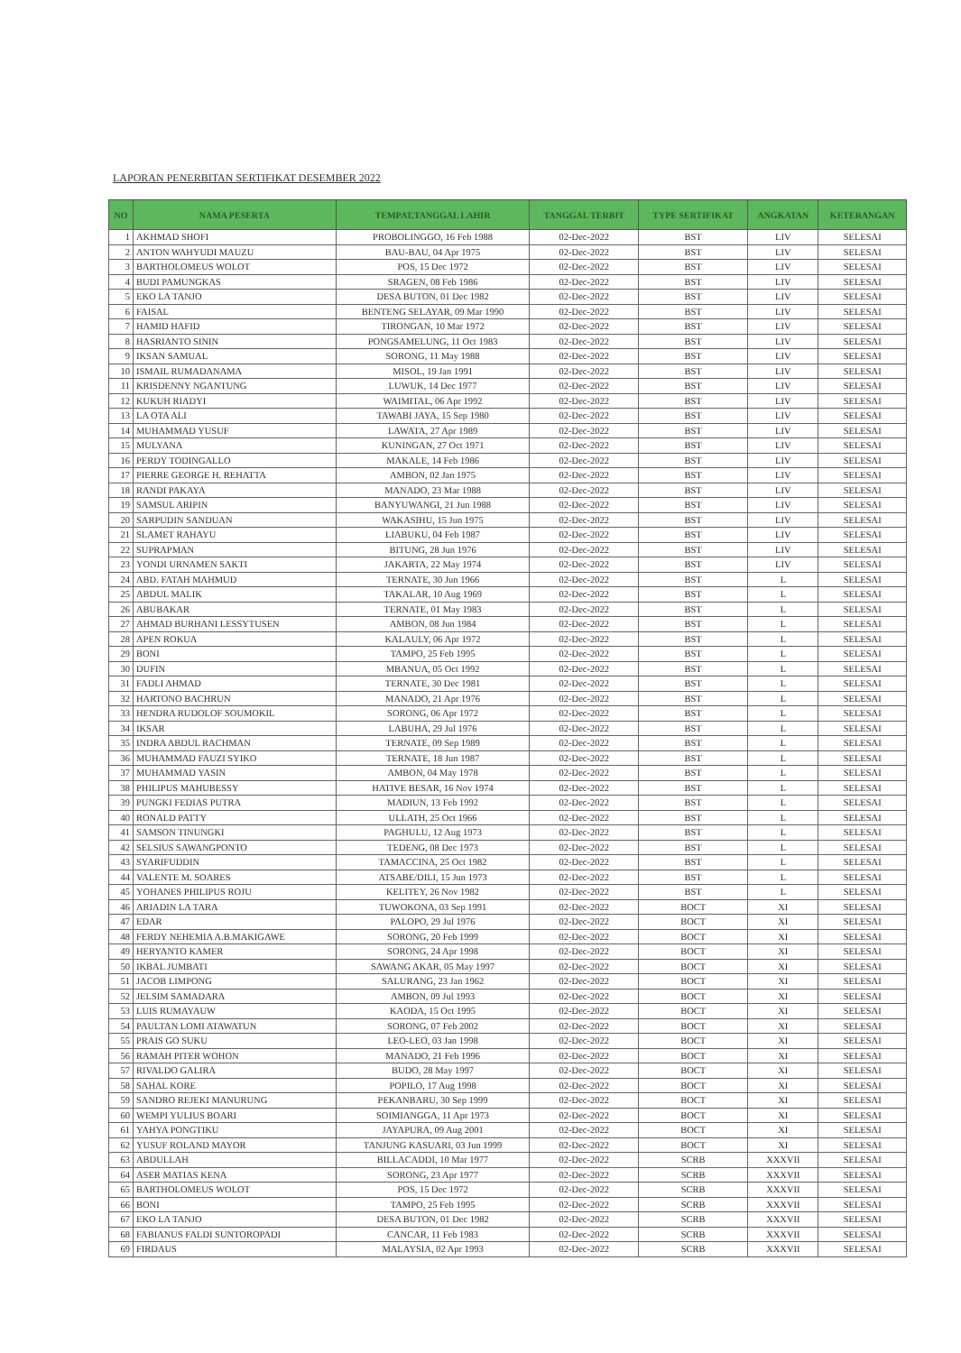LAPORAN PENERBITAN SERTIFIKAT DESEMBER 2022
| NO | NAMA PESERTA | TEMPAT,TANGGAL LAHIR | TANGGAL TERBIT | TYPE SERTIFIKAT | ANGKATAN | KETERANGAN |
| --- | --- | --- | --- | --- | --- | --- |
| 1 | AKHMAD SHOFI | PROBOLINGGO, 16 Feb 1988 | 02-Dec-2022 | BST | LIV | SELESAI |
| 2 | ANTON WAHYUDI MAUZU | BAU-BAU, 04 Apr 1975 | 02-Dec-2022 | BST | LIV | SELESAI |
| 3 | BARTHOLOMEUS WOLOT | POS, 15 Dec 1972 | 02-Dec-2022 | BST | LIV | SELESAI |
| 4 | BUDI PAMUNGKAS | SRAGEN, 08 Feb 1986 | 02-Dec-2022 | BST | LIV | SELESAI |
| 5 | EKO LA TANJO | DESA BUTON, 01 Dec 1982 | 02-Dec-2022 | BST | LIV | SELESAI |
| 6 | FAISAL | BENTENG SELAYAR, 09 Mar 1990 | 02-Dec-2022 | BST | LIV | SELESAI |
| 7 | HAMID HAFID | TIRONGAN, 10 Mar 1972 | 02-Dec-2022 | BST | LIV | SELESAI |
| 8 | HASRIANTO SININ | PONGSAMELUNG, 11 Oct 1983 | 02-Dec-2022 | BST | LIV | SELESAI |
| 9 | IKSAN SAMUAL | SORONG, 11 May 1988 | 02-Dec-2022 | BST | LIV | SELESAI |
| 10 | ISMAIL RUMADANAMA | MISOL, 19 Jan 1991 | 02-Dec-2022 | BST | LIV | SELESAI |
| 11 | KRISDENNY NGANTUNG | LUWUK, 14 Dec 1977 | 02-Dec-2022 | BST | LIV | SELESAI |
| 12 | KUKUH RIADYI | WAIMITAL, 06 Apr 1992 | 02-Dec-2022 | BST | LIV | SELESAI |
| 13 | LA OTA ALI | TAWABI JAYA, 15 Sep 1980 | 02-Dec-2022 | BST | LIV | SELESAI |
| 14 | MUHAMMAD YUSUF | LAWATA, 27 Apr 1989 | 02-Dec-2022 | BST | LIV | SELESAI |
| 15 | MULYANA | KUNINGAN, 27 Oct 1971 | 02-Dec-2022 | BST | LIV | SELESAI |
| 16 | PERDY TODINGALLO | MAKALE, 14 Feb 1986 | 02-Dec-2022 | BST | LIV | SELESAI |
| 17 | PIERRE GEORGE H. REHATTA | AMBON, 02 Jan 1975 | 02-Dec-2022 | BST | LIV | SELESAI |
| 18 | RANDI PAKAYA | MANADO, 23 Mar 1988 | 02-Dec-2022 | BST | LIV | SELESAI |
| 19 | SAMSUL ARIPIN | BANYUWANGI, 21 Jun 1988 | 02-Dec-2022 | BST | LIV | SELESAI |
| 20 | SARPUDIN SANDUAN | WAKASIHU, 15 Jun 1975 | 02-Dec-2022 | BST | LIV | SELESAI |
| 21 | SLAMET RAHAYU | LIABUKU, 04 Feb 1987 | 02-Dec-2022 | BST | LIV | SELESAI |
| 22 | SUPRAPMAN | BITUNG, 28 Jun 1976 | 02-Dec-2022 | BST | LIV | SELESAI |
| 23 | YONDI URNAMEN SAKTI | JAKARTA, 22 May 1974 | 02-Dec-2022 | BST | LIV | SELESAI |
| 24 | ABD. FATAH MAHMUD | TERNATE, 30 Jun 1966 | 02-Dec-2022 | BST | L | SELESAI |
| 25 | ABDUL MALIK | TAKALAR, 10 Aug 1969 | 02-Dec-2022 | BST | L | SELESAI |
| 26 | ABUBAKAR | TERNATE, 01 May 1983 | 02-Dec-2022 | BST | L | SELESAI |
| 27 | AHMAD BURHANI LESSYTUSEN | AMBON, 08 Jun 1984 | 02-Dec-2022 | BST | L | SELESAI |
| 28 | APEN ROKUA | KALAULY, 06 Apr 1972 | 02-Dec-2022 | BST | L | SELESAI |
| 29 | BONI | TAMPO, 25 Feb 1995 | 02-Dec-2022 | BST | L | SELESAI |
| 30 | DUFIN | MBANUA, 05 Oct 1992 | 02-Dec-2022 | BST | L | SELESAI |
| 31 | FADLI AHMAD | TERNATE, 30 Dec 1981 | 02-Dec-2022 | BST | L | SELESAI |
| 32 | HARTONO BACHRUN | MANADO, 21 Apr 1976 | 02-Dec-2022 | BST | L | SELESAI |
| 33 | HENDRA RUDOLOF SOUMOKIL | SORONG, 06 Apr 1972 | 02-Dec-2022 | BST | L | SELESAI |
| 34 | IKSAR | LABUHA, 29 Jul 1976 | 02-Dec-2022 | BST | L | SELESAI |
| 35 | INDRA ABDUL RACHMAN | TERNATE, 09 Sep 1989 | 02-Dec-2022 | BST | L | SELESAI |
| 36 | MUHAMMAD FAUZI SYIKO | TERNATE, 18 Jun 1987 | 02-Dec-2022 | BST | L | SELESAI |
| 37 | MUHAMMAD YASIN | AMBON, 04 May 1978 | 02-Dec-2022 | BST | L | SELESAI |
| 38 | PHILIPUS MAHUBESSY | HATIVE BESAR, 16 Nov 1974 | 02-Dec-2022 | BST | L | SELESAI |
| 39 | PUNGKI FEDIAS PUTRA | MADIUN, 13 Feb 1992 | 02-Dec-2022 | BST | L | SELESAI |
| 40 | RONALD PATTY | ULLATH, 25 Oct 1966 | 02-Dec-2022 | BST | L | SELESAI |
| 41 | SAMSON TINUNGKI | PAGHULU, 12 Aug 1973 | 02-Dec-2022 | BST | L | SELESAI |
| 42 | SELSIUS SAWANGPONTO | TEDENG, 08 Dec 1973 | 02-Dec-2022 | BST | L | SELESAI |
| 43 | SYARIFUDDIN | TAMACCINA, 25 Oct 1982 | 02-Dec-2022 | BST | L | SELESAI |
| 44 | VALENTE M. SOARES | ATSABE/DILI, 15 Jun 1973 | 02-Dec-2022 | BST | L | SELESAI |
| 45 | YOHANES PHILIPUS ROJU | KELITEY, 26 Nov 1982 | 02-Dec-2022 | BST | L | SELESAI |
| 46 | ARIADIN LA TARA | TUWOKONA, 03 Sep 1991 | 02-Dec-2022 | BOCT | XI | SELESAI |
| 47 | EDAR | PALOPO, 29 Jul 1976 | 02-Dec-2022 | BOCT | XI | SELESAI |
| 48 | FERDY NEHEMIA A.B.MAKIGAWE | SORONG, 20 Feb 1999 | 02-Dec-2022 | BOCT | XI | SELESAI |
| 49 | HERYANTO KAMER | SORONG, 24 Apr 1998 | 02-Dec-2022 | BOCT | XI | SELESAI |
| 50 | IKBAL JUMBATI | SAWANG AKAR, 05 May 1997 | 02-Dec-2022 | BOCT | XI | SELESAI |
| 51 | JACOB LIMPONG | SALURANG, 23 Jan 1962 | 02-Dec-2022 | BOCT | XI | SELESAI |
| 52 | JELSIM SAMADARA | AMBON, 09 Jul 1993 | 02-Dec-2022 | BOCT | XI | SELESAI |
| 53 | LUIS RUMAYAUW | KAODA, 15 Oct 1995 | 02-Dec-2022 | BOCT | XI | SELESAI |
| 54 | PAULTAN LOMI ATAWATUN | SORONG, 07 Feb 2002 | 02-Dec-2022 | BOCT | XI | SELESAI |
| 55 | PRAIS GO SUKU | LEO-LEO, 03 Jan 1998 | 02-Dec-2022 | BOCT | XI | SELESAI |
| 56 | RAMAH PITER WOHON | MANADO, 21 Feb 1996 | 02-Dec-2022 | BOCT | XI | SELESAI |
| 57 | RIVALDO GALIRA | BUDO, 28 May 1997 | 02-Dec-2022 | BOCT | XI | SELESAI |
| 58 | SAHAL KORE | POPILO, 17 Aug 1998 | 02-Dec-2022 | BOCT | XI | SELESAI |
| 59 | SANDRO REJEKI MANURUNG | PEKANBARU, 30 Sep 1999 | 02-Dec-2022 | BOCT | XI | SELESAI |
| 60 | WEMPI YULIUS BOARI | SOIMIANGGA, 11 Apr 1973 | 02-Dec-2022 | BOCT | XI | SELESAI |
| 61 | YAHYA PONGTIKU | JAYAPURA, 09 Aug 2001 | 02-Dec-2022 | BOCT | XI | SELESAI |
| 62 | YUSUF ROLAND MAYOR | TANJUNG KASUARI, 03 Jun 1999 | 02-Dec-2022 | BOCT | XI | SELESAI |
| 63 | ABDULLAH | BILLACADDI, 10 Mar 1977 | 02-Dec-2022 | SCRB | XXXVII | SELESAI |
| 64 | ASER MATIAS KENA | SORONG, 23 Apr 1977 | 02-Dec-2022 | SCRB | XXXVII | SELESAI |
| 65 | BARTHOLOMEUS WOLOT | POS, 15 Dec 1972 | 02-Dec-2022 | SCRB | XXXVII | SELESAI |
| 66 | BONI | TAMPO, 25 Feb 1995 | 02-Dec-2022 | SCRB | XXXVII | SELESAI |
| 67 | EKO LA TANJO | DESA BUTON, 01 Dec 1982 | 02-Dec-2022 | SCRB | XXXVII | SELESAI |
| 68 | FABIANUS FALDI SUNTOROPADI | CANCAR, 11 Feb 1983 | 02-Dec-2022 | SCRB | XXXVII | SELESAI |
| 69 | FIRDAUS | MALAYSIA, 02 Apr 1993 | 02-Dec-2022 | SCRB | XXXVII | SELESAI |